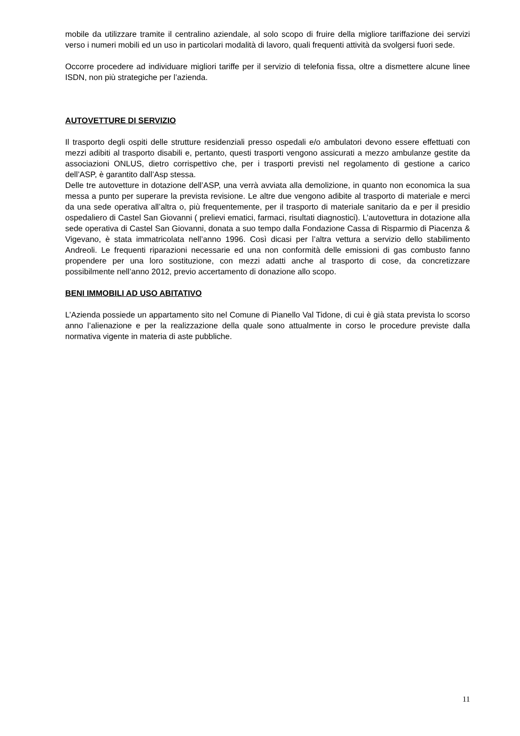mobile da utilizzare tramite il centralino aziendale, al solo scopo di fruire della migliore tariffazione dei servizi verso i numeri mobili ed un uso in particolari modalità di lavoro, quali frequenti attività da svolgersi fuori sede.
Occorre procedere ad individuare migliori tariffe per il servizio di telefonia fissa, oltre a dismettere alcune linee ISDN, non più strategiche per l’azienda.
AUTOVETTURE DI SERVIZIO
Il trasporto degli ospiti delle strutture residenziali presso ospedali e/o ambulatori devono essere effettuati con mezzi adibiti al trasporto disabili e, pertanto, questi trasporti vengono assicurati a mezzo ambulanze gestite da associazioni ONLUS, dietro corrispettivo che, per i trasporti previsti nel regolamento di gestione a carico dell’ASP, è garantito dall’Asp stessa.
Delle tre autovetture in dotazione dell’ASP, una verrà avviata alla demolizione, in quanto non economica la sua messa a punto per superare la prevista revisione. Le altre due vengono adibite al trasporto di materiale e merci da una sede operativa all’altra o, più frequentemente, per il trasporto di materiale sanitario da e per il presidio ospedaliero di Castel San Giovanni ( prelievi ematici, farmaci, risultati diagnostici). L’autovettura in dotazione alla sede operativa di Castel San Giovanni, donata a suo tempo dalla Fondazione Cassa di Risparmio di Piacenza & Vigevano, è stata immatricolata nell’anno 1996. Così dicasi per l’altra vettura a servizio dello stabilimento Andreoli. Le frequenti riparazioni necessarie ed una non conformità delle emissioni di gas combusto fanno propendere per una loro sostituzione, con mezzi adatti anche al trasporto di cose, da concretizzare possibilmente nell’anno 2012, previo accertamento di donazione allo scopo.
BENI IMMOBILI AD USO ABITATIVO
L’Azienda possiede un appartamento sito nel Comune di Pianello Val Tidone, di cui è già stata prevista lo scorso anno l’alienazione e per la realizzazione della quale sono attualmente in corso le procedure previste dalla normativa vigente in materia di aste pubbliche.
11